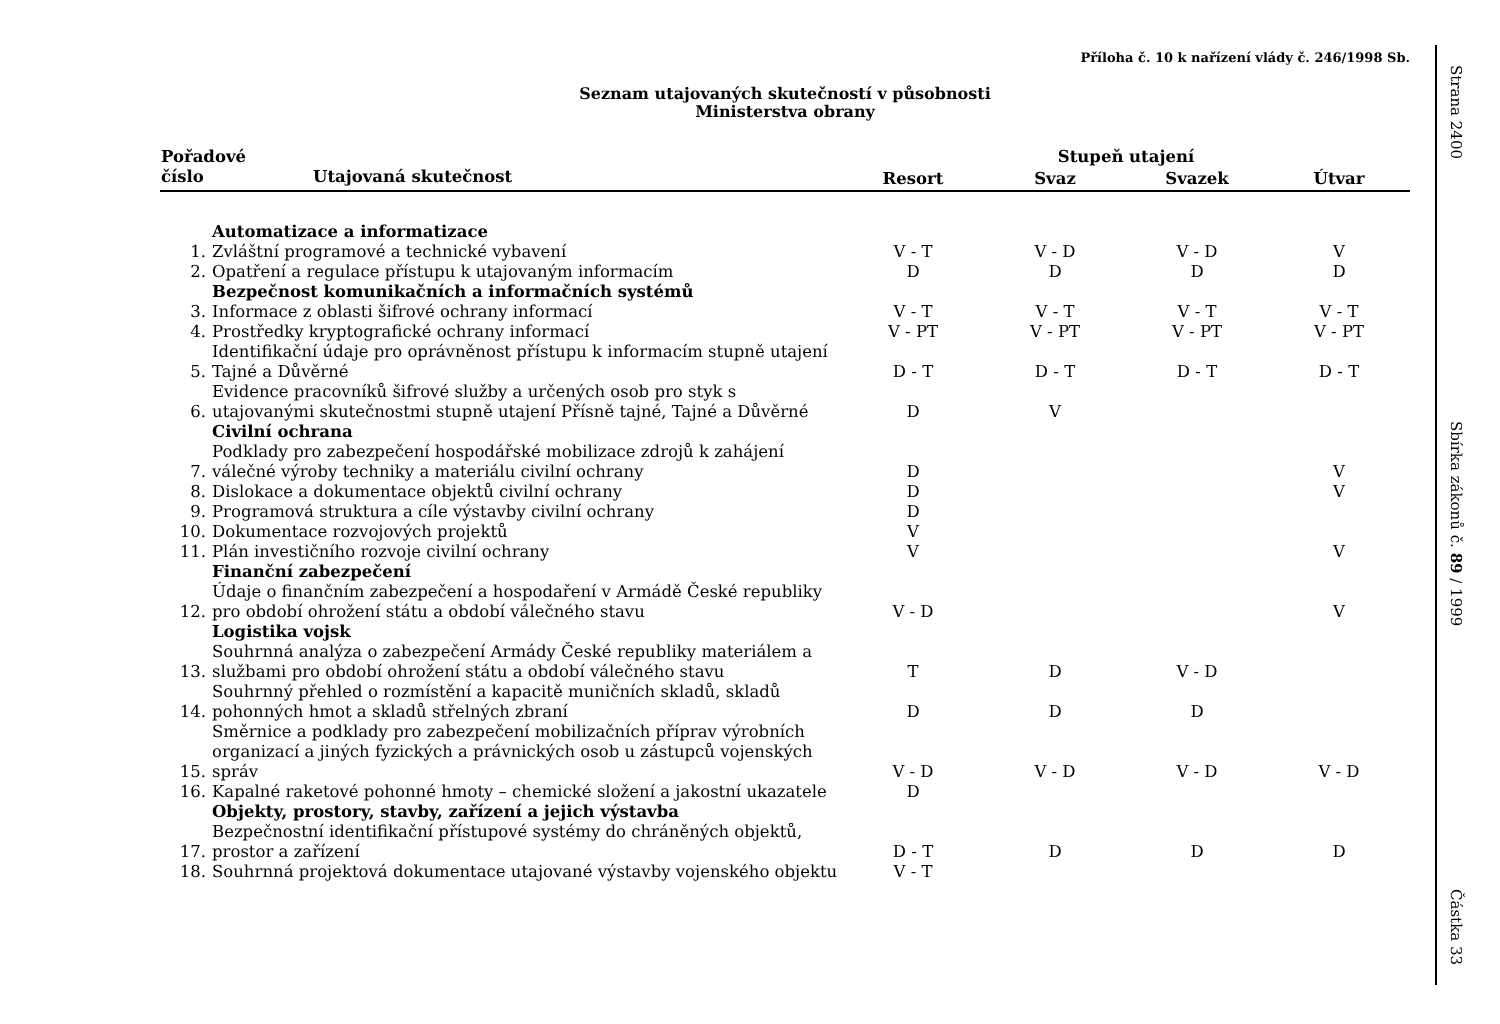Příloha č. 10 k nařízení vlády č. 246/1998 Sb.
Seznam utajovaných skutečností v působnosti
Ministerstva obrany
| Pořadové číslo Utajovaná skutečnost | | Stupeň utajení | | | |
| --- | --- | --- | --- | --- | --- |
| | | Resort | Svaz | Svazek | Útvar |
| | Automatizace a informatizace | | | | |
| 1. | Zvláštní programové a technické vybavení | V - T | V - D | V - D | V |
| 2. | Opatření a regulace přístupu k utajovaným informacím | D | D | D | D |
| | Bezpečnost komunikačních a informačních systémů | | | | |
| 3. | Informace z oblasti šifrové ochrany informací | V - T | V - T | V - T | V - T |
| 4. | Prostředky kryptografické ochrany informací | V - PT | V - PT | V - PT | V - PT |
| 5. | Identifikační údaje pro oprávněnost přístupu k informacím stupně utajení Tajné a Důvěrné | D - T | D - T | D - T | D - T |
| 6. | Evidence pracovníků šifrové služby a určených osob pro styk s utajovanými skutečnostmi stupně utajení Přísně tajné, Tajné a Důvěrné | D | V | | |
| | Civilní ochrana | | | | |
| 7. | Podklady pro zabezpečení hospodářské mobilizace zdrojů k zahájení válečné výroby techniky a materiálu civilní ochrany | D | | | V |
| 8. | Dislokace a dokumentace objektů civilní ochrany | D | | | V |
| 9. | Programová struktura a cíle výstavby civilní ochrany | D | | | |
| 10. | Dokumentace rozvojových projektů | V | | | |
| 11. | Plán investičního rozvoje civilní ochrany | V | | | V |
| | Finanční zabezpečení | | | | |
| 12. | Údaje o finančním zabezpečení a hospodaření v Armádě České republiky pro období ohrožení státu a období válečného stavu | V - D | | | V |
| | Logistika vojsk | | | | |
| 13. | Souhrnná analýza o zabezpečení Armády České republiky materiálem a službami pro období ohrožení státu a období válečného stavu | T | D | V - D | |
| 14. | Souhrnný přehled o rozmístění a kapacitě muničních skladů, skladů pohonných hmot a skladů střelných zbraní | D | D | D | |
| 15. | Směrnice a podklady pro zabezpečení mobilizačních příprav výrobních organizací a jiných fyzických a právnických osob u zástupců vojenských správ | V - D | V - D | V - D | V - D |
| 16. | Kapalné raketové pohonné hmoty – chemické složení a jakostní ukazatele | D | | | |
| | Objekty, prostory, stavby, zařízení a jejich výstavba | | | | |
| 17. | Bezpečnostní identifikační přístupové systémy do chráněných objektů, prostor a zařízení | D - T | D | D | D |
| 18. | Souhrnná projektová dokumentace utajované výstavby vojenského objektu | V - T | | | |
Strana 2400
Sbírka zákonů č. 89 / 1999
Částka 33